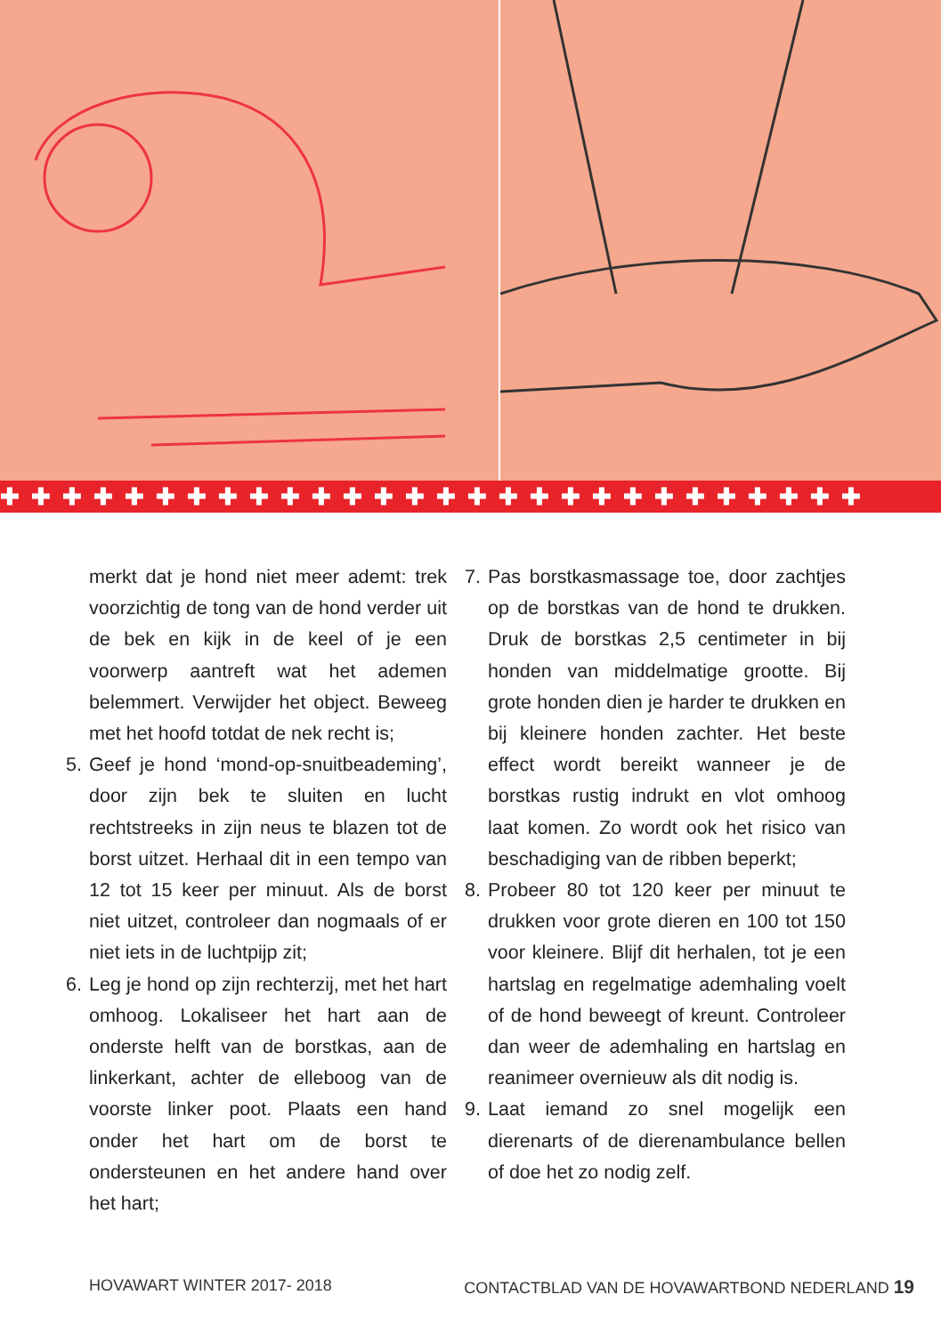✚✚✚✚✚✚✚✚✚✚✚✚✚✚✚✚✚✚✚✚✚✚✚✚✚✚✚✚
merkt dat je hond niet meer ademt: trek voorzichtig de tong van de hond verder uit de bek en kijk in de keel of je een voorwerp aantreft wat het ademen belemmert. Verwijder het object. Beweeg met het hoofd totdat de nek recht is;
5. Geef je hond ‘mond-op-snuitbeademing’, door zijn bek te sluiten en lucht rechtstreeks in zijn neus te blazen tot de borst uitzet. Herhaal dit in een tempo van 12 tot 15 keer per minuut. Als de borst niet uitzet, controleer dan nogmaals of er niet iets in de luchtpijp zit;
6. Leg je hond op zijn rechterzij, met het hart omhoog. Lokaliseer het hart aan de onderste helft van de borstkas, aan de linkerkant, achter de elleboog van de voorste linker poot. Plaats een hand onder het hart om de borst te ondersteunen en het andere hand over het hart;
7. Pas borstkasmassage toe, door zachtjes op de borstkas van de hond te drukken. Druk de borstkas 2,5 centimeter in bij honden van middelmatige grootte. Bij grote honden dien je harder te drukken en bij kleinere honden zachter. Het beste effect wordt bereikt wanneer je de borstkas rustig indrukt en vlot omhoog laat komen. Zo wordt ook het risico van beschadiging van de ribben beperkt;
8. Probeer 80 tot 120 keer per minuut te drukken voor grote dieren en 100 tot 150 voor kleinere. Blijf dit herhalen, tot je een hartslag en regelmatige ademhaling voelt of de hond beweegt of kreunt. Controleer dan weer de ademhaling en hartslag en reanimeer overnieuw als dit nodig is.
9. Laat iemand zo snel mogelijk een dierenarts of de dierenambulance bellen of doe het zo nodig zelf.
HOVAWART WINTER 2017- 2018 CONTACTBLAD VAN DE HOVAWARTBOND NEDERLAND 19